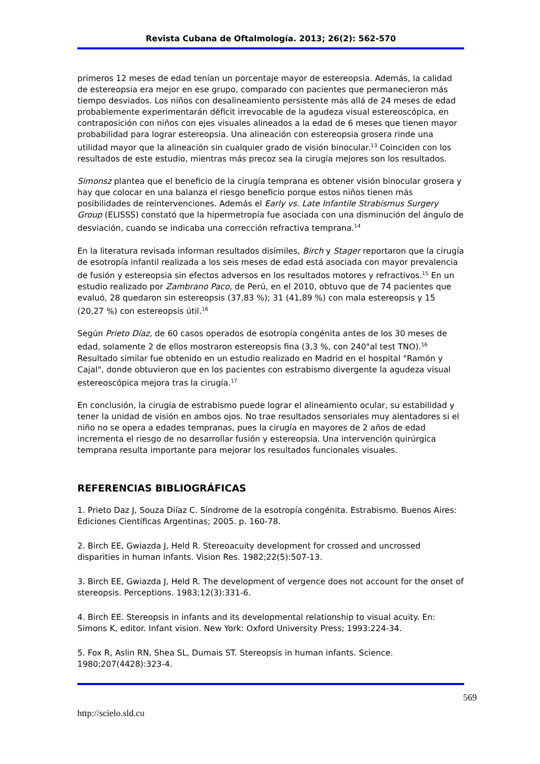Revista Cubana de Oftalmología. 2013; 26(2): 562-570
primeros 12 meses de edad tenían un porcentaje mayor de estereopsia. Además, la calidad de estereopsia era mejor en ese grupo, comparado con pacientes que permanecieron más tiempo desviados. Los niños con desalineamiento persistente más allá de 24 meses de edad probablemente experimentarán déficit irrevocable de la agudeza visual estereoscópica, en contraposición con niños con ejes visuales alineados a la edad de 6 meses que tienen mayor probabilidad para lograr estereopsia. Una alineación con estereopsia grosera rinde una utilidad mayor que la alineación sin cualquier grado de visión binocular.<sup>13</sup> Coinciden con los resultados de este estudio, mientras más precoz sea la cirugía mejores son los resultados.
Simonsz plantea que el beneficio de la cirugía temprana es obtener visión binocular grosera y hay que colocar en una balanza el riesgo beneficio porque estos niños tienen más posibilidades de reintervenciones. Además el Early vs. Late Infantile Strabismus Surgery Group (ELISSS) constató que la hipermetropía fue asociada con una disminución del ángulo de desviación, cuando se indicaba una corrección refractiva temprana.<sup>14</sup>
En la literatura revisada informan resultados disímiles, Birch y Stager reportaron que la cirugía de esotropía infantil realizada a los seis meses de edad está asociada con mayor prevalencia de fusión y estereopsia sin efectos adversos en los resultados motores y refractivos.<sup>15</sup> En un estudio realizado por Zambrano Paco, de Perú, en el 2010, obtuvo que de 74 pacientes que evaluó, 28 quedaron sin estereopsis (37,83 %); 31 (41,89 %) con mala estereopsis y 15 (20,27 %) con estereopsis útil.<sup>16</sup>
Según Prieto Díaz, de 60 casos operados de esotropía congénita antes de los 30 meses de edad, solamente 2 de ellos mostraron estereopsis fina (3,3 %, con 240"al test TNO).<sup>16</sup> Resultado similar fue obtenido en un estudio realizado en Madrid en el hospital "Ramón y Cajal", donde obtuvieron que en los pacientes con estrabismo divergente la agudeza visual estereoscópica mejora tras la cirugía.<sup>17</sup>
En conclusión, la cirugía de estrabismo puede lograr el alineamiento ocular, su estabilidad y tener la unidad de visión en ambos ojos. No trae resultados sensoriales muy alentadores si el niño no se opera a edades tempranas, pues la cirugía en mayores de 2 años de edad incrementa el riesgo de no desarrollar fusión y estereopsia. Una intervención quirúrgica temprana resulta importante para mejorar los resultados funcionales visuales.
REFERENCIAS BIBLIOGRÁFICAS
1. Prieto Daz J, Souza Diíaz C. Síndrome de la esotropía congénita. Estrabismo. Buenos Aires: Ediciones Científicas Argentinas; 2005. p. 160-78.
2. Birch EE, Gwiazda J, Held R. Stereoacuity development for crossed and uncrossed disparities in human infants. Vision Res. 1982;22(5):507-13.
3. Birch EE, Gwiazda J, Held R. The development of vergence does not account for the onset of stereopsis. Perceptions. 1983;12(3):331-6.
4. Birch EE. Stereopsis in infants and its developmental relationship to visual acuity. En: Simons K, editor. Infant vision. New York: Oxford University Press; 1993:224-34.
5. Fox R, Aslin RN, Shea SL, Dumais ST. Stereopsis in human infants. Science. 1980;207(4428):323-4.
569
http://scielo.sld.cu